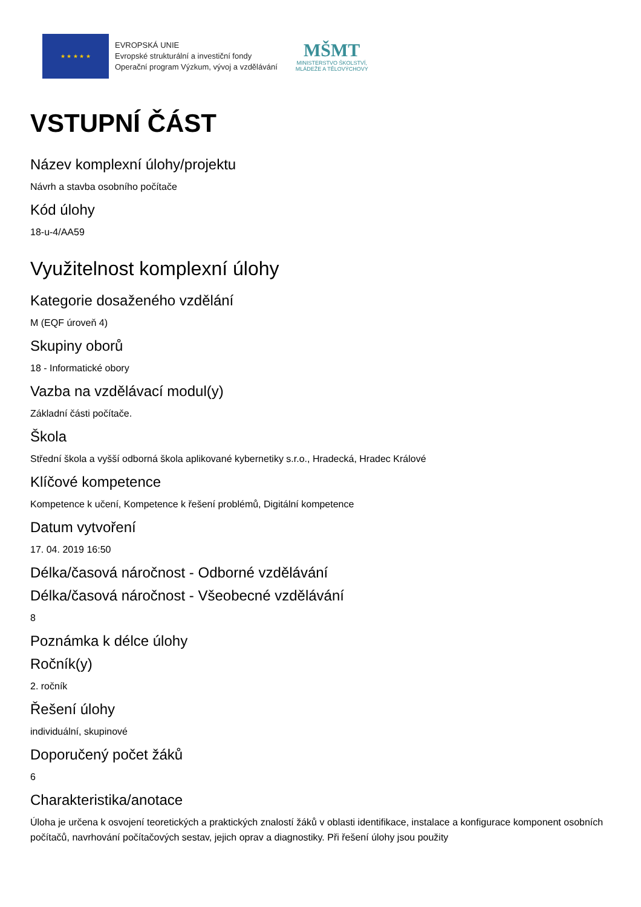★ ★ ★ ★ ★
EVROPSKÁ UNIE
Evropské strukturální a investiční fondy
Operační program Výzkum, vývoj a vzdělávání
MŠMT
MINISTERSTVO ŠKOLSTVÍ,
MLÁDEŽE A TĚLOVÝCHOVY
VSTUPNÍ ČÁST
Název komplexní úlohy/projektu
Návrh a stavba osobního počítače
Kód úlohy
18-u-4/AA59
Využitelnost komplexní úlohy
Kategorie dosaženého vzdělání
M (EQF úroveň 4)
Skupiny oborů
18 - Informatické obory
Vazba na vzdělávací modul(y)
Základní části počítače.
Škola
Střední škola a vyšší odborná škola aplikované kybernetiky s.r.o., Hradecká, Hradec Králové
Klíčové kompetence
Kompetence k učení, Kompetence k řešení problémů, Digitální kompetence
Datum vytvoření
17. 04. 2019 16:50
Délka/časová náročnost - Odborné vzdělávání
Délka/časová náročnost - Všeobecné vzdělávání
8
Poznámka k délce úlohy
Ročník(y)
2. ročník
Řešení úlohy
individuální, skupinové
Doporučený počet žáků
6
Charakteristika/anotace
Úloha je určena k osvojení teoretických a praktických znalostí žáků v oblasti identifikace, instalace a konfigurace komponent osobních počítačů, navrhování počítačových sestav, jejich oprav a diagnostiky. Při řešení úlohy jsou použity